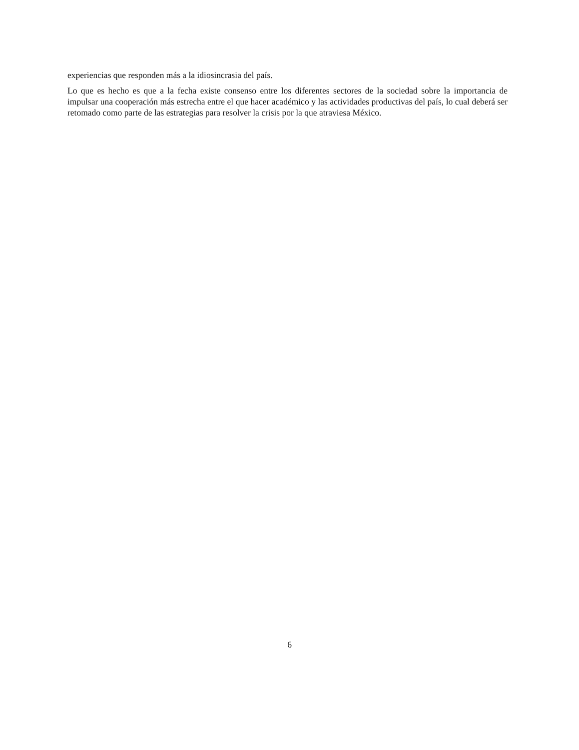experiencias que responden más a la idiosincrasia del país.
Lo que es hecho es que a la fecha existe consenso entre los diferentes sectores de la sociedad sobre la importancia de impulsar una cooperación más estrecha entre el que hacer académico y las actividades productivas del país, lo cual deberá ser retomado como parte de las estrategias para resolver la crisis por la que atraviesa México.
6